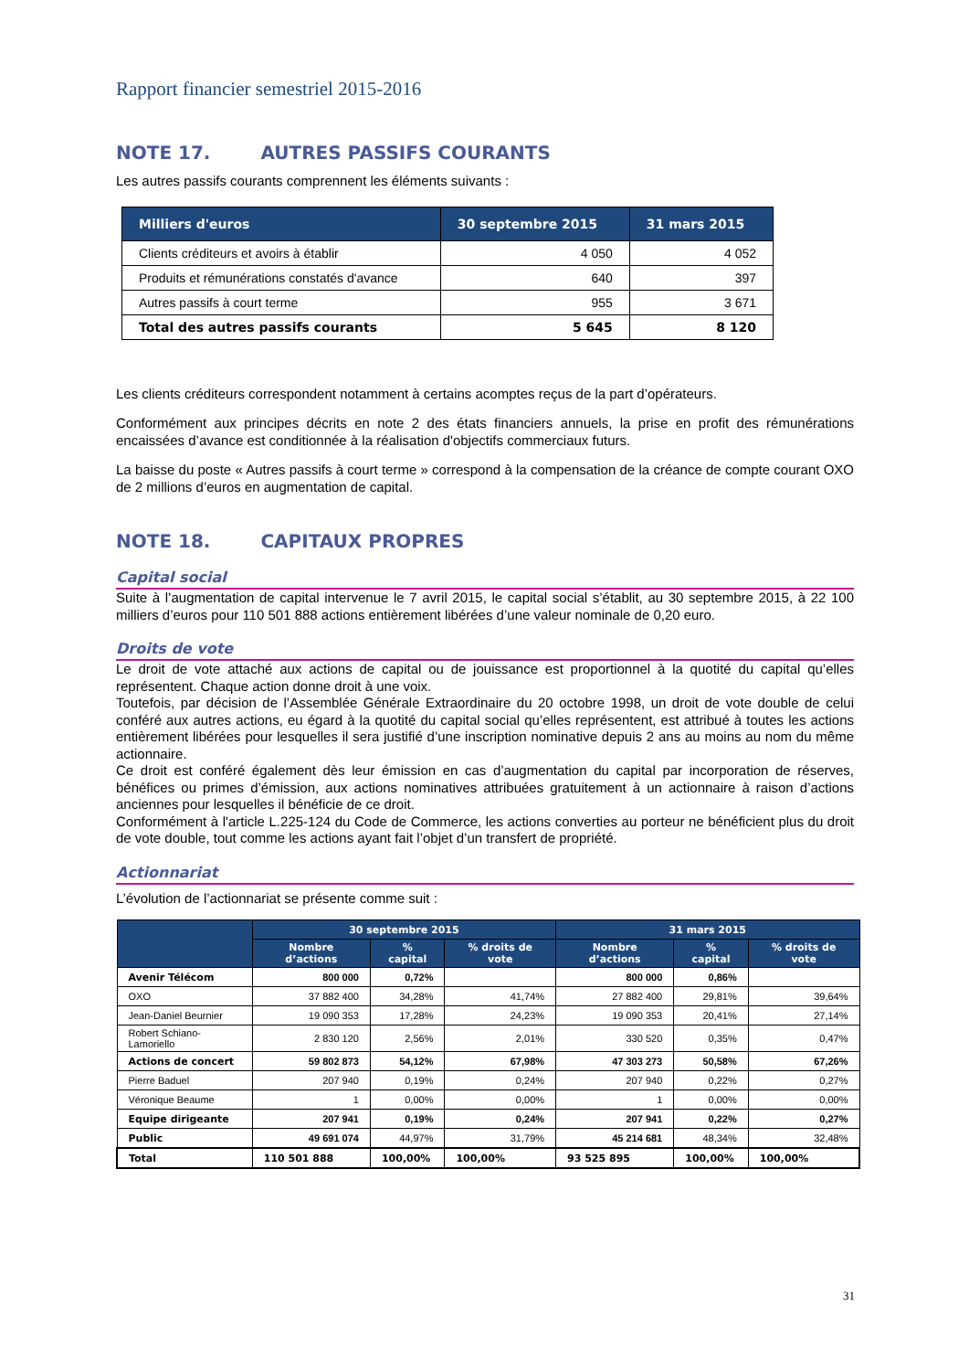Rapport financier semestriel 2015-2016
NOTE 17. AUTRES PASSIFS COURANTS
Les autres passifs courants comprennent les éléments suivants :
| Milliers d'euros | 30 septembre 2015 | 31 mars 2015 |
| --- | --- | --- |
| Clients créditeurs et avoirs à établir | 4 050 | 4 052 |
| Produits et rémunérations constatés d'avance | 640 | 397 |
| Autres passifs à court terme | 955 | 3 671 |
| Total des autres passifs courants | 5 645 | 8 120 |
Les clients créditeurs correspondent notamment à certains acomptes reçus de la part d’opérateurs.
Conformément aux principes décrits en note 2 des états financiers annuels, la prise en profit des rémunérations encaissées d’avance est conditionnée à la réalisation d'objectifs commerciaux futurs.
La baisse du poste « Autres passifs à court terme » correspond à la compensation de la créance de compte courant OXO de 2 millions d’euros en augmentation de capital.
NOTE 18. CAPITAUX PROPRES
Capital social
Suite à l’augmentation de capital intervenue le 7 avril 2015, le capital social s’établit, au 30 septembre 2015, à 22 100 milliers d’euros pour 110 501 888 actions entièrement libérées d’une valeur nominale de 0,20 euro.
Droits de vote
Le droit de vote attaché aux actions de capital ou de jouissance est proportionnel à la quotité du capital qu’elles représentent. Chaque action donne droit à une voix.
Toutefois, par décision de l’Assemblée Générale Extraordinaire du 20 octobre 1998, un droit de vote double de celui conféré aux autres actions, eu égard à la quotité du capital social qu’elles représentent, est attribué à toutes les actions entièrement libérées pour lesquelles il sera justifié d’une inscription nominative depuis 2 ans au moins au nom du même actionnaire.
Ce droit est conféré également dès leur émission en cas d’augmentation du capital par incorporation de réserves, bénéfices ou primes d’émission, aux actions nominatives attribuées gratuitement à un actionnaire à raison d’actions anciennes pour lesquelles il bénéficie de ce droit.
Conformément à l'article L.225-124 du Code de Commerce, les actions converties au porteur ne bénéficient plus du droit de vote double, tout comme les actions ayant fait l’objet d’un transfert de propriété.
Actionnariat
L’évolution de l’actionnariat se présente comme suit :
| | 30 septembre 2015 | | | 31 mars 2015 | | |
| --- | --- | --- | --- | --- | --- | --- |
| | Nombre d’actions | % capital | % droits de vote | Nombre d’actions | % capital | % droits de vote |
| Avenir Télécom | 800 000 | 0,72% | | 800 000 | 0,86% | |
| OXO | 37 882 400 | 34,28% | 41,74% | 27 882 400 | 29,81% | 39,64% |
| Jean-Daniel Beurnier | 19 090 353 | 17,28% | 24,23% | 19 090 353 | 20,41% | 27,14% |
| Robert Schiano-Lamoriello | 2 830 120 | 2,56% | 2,01% | 330 520 | 0,35% | 0,47% |
| Actions de concert | 59 802 873 | 54,12% | 67,98% | 47 303 273 | 50,58% | 67,26% |
| Pierre Baduel | 207 940 | 0,19% | 0,24% | 207 940 | 0,22% | 0,27% |
| Véronique Beaume | 1 | 0,00% | 0,00% | 1 | 0,00% | 0,00% |
| Equipe dirigeante | 207 941 | 0,19% | 0,24% | 207 941 | 0,22% | 0,27% |
| Public | 49 691 074 | 44,97% | 31,79% | 45 214 681 | 48,34% | 32,48% |
| Total | 110 501 888 | 100,00% | 100,00% | 93 525 895 | 100,00% | 100,00% |
31